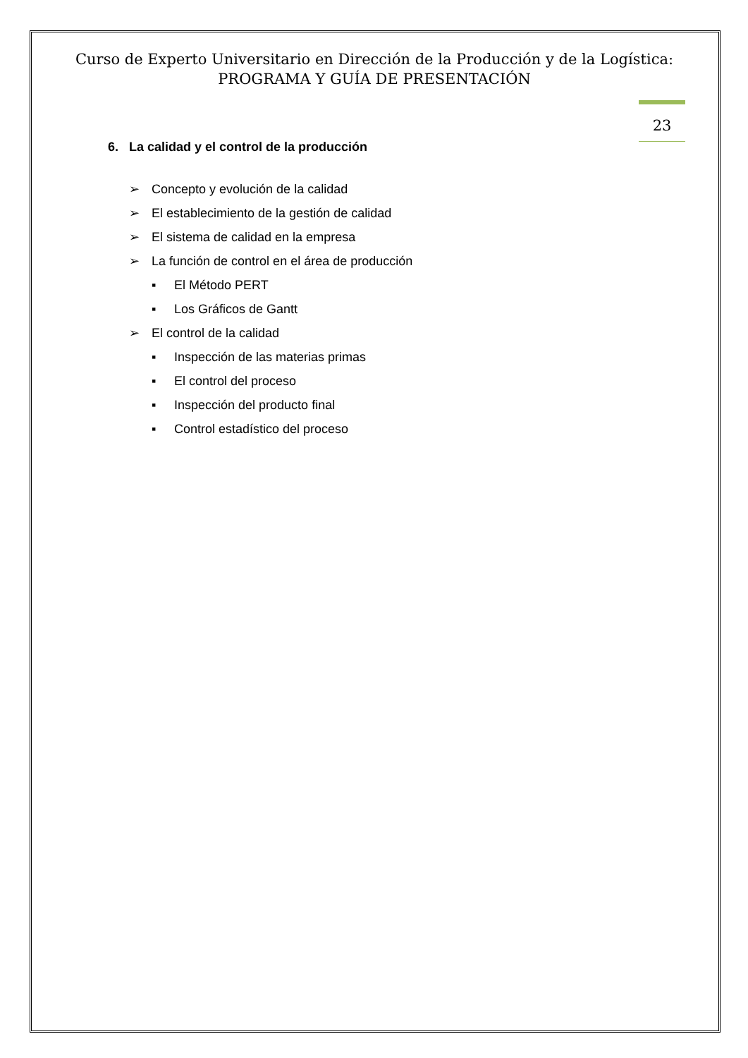Curso de Experto Universitario en Dirección de la Producción y de la Logística:
PROGRAMA Y GUÍA DE PRESENTACIÓN
23
6. La calidad y el control de la producción
➢ Concepto y evolución de la calidad
➢ El establecimiento de la gestión de calidad
➢ El sistema de calidad en la empresa
➢ La función de control en el área de producción
▪ El Método PERT
▪ Los Gráficos de Gantt
➢ El control de la calidad
▪ Inspección de las materias primas
▪ El control del proceso
▪ Inspección del producto final
▪ Control estadístico del proceso